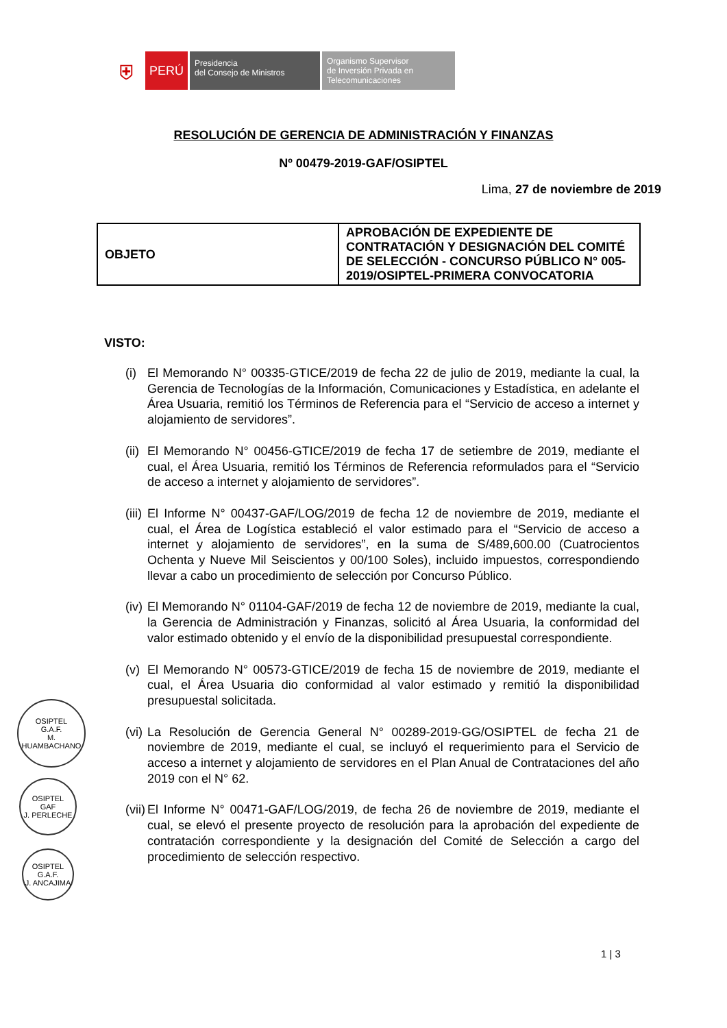⛨
PERÚ
Presidencia
del Consejo de Ministros
Organismo Supervisor
de Inversión Privada en
Telecomunicaciones
RESOLUCIÓN DE GERENCIA DE ADMINISTRACIÓN Y FINANZAS
Nº 00479-2019-GAF/OSIPTEL
Lima, 27 de noviembre de 2019
| OBJETO | APROBACIÓN DE EXPEDIENTE DE CONTRATACIÓN Y DESIGNACIÓN DEL COMITÉ DE SELECCIÓN - CONCURSO PÚBLICO N° 005-2019/OSIPTEL-PRIMERA CONVOCATORIA |
VISTO:
(i)
El Memorando N° 00335-GTICE/2019 de fecha 22 de julio de 2019, mediante la cual, la Gerencia de Tecnologías de la Información, Comunicaciones y Estadística, en adelante el Área Usuaria, remitió los Términos de Referencia para el “Servicio de acceso a internet y alojamiento de servidores”.
(ii)
El Memorando N° 00456-GTICE/2019 de fecha 17 de setiembre de 2019, mediante el cual, el Área Usuaria, remitió los Términos de Referencia reformulados para el “Servicio de acceso a internet y alojamiento de servidores”.
(iii)
El Informe N° 00437-GAF/LOG/2019 de fecha 12 de noviembre de 2019, mediante el cual, el Área de Logística estableció el valor estimado para el “Servicio de acceso a internet y alojamiento de servidores”, en la suma de S/489,600.00 (Cuatrocientos Ochenta y Nueve Mil Seiscientos y 00/100 Soles), incluido impuestos, correspondiendo llevar a cabo un procedimiento de selección por Concurso Público.
(iv)
El Memorando N° 01104-GAF/2019 de fecha 12 de noviembre de 2019, mediante la cual, la Gerencia de Administración y Finanzas, solicitó al Área Usuaria, la conformidad del valor estimado obtenido y el envío de la disponibilidad presupuestal correspondiente.
(v)
El Memorando N° 00573-GTICE/2019 de fecha 15 de noviembre de 2019, mediante el cual, el Área Usuaria dio conformidad al valor estimado y remitió la disponibilidad presupuestal solicitada.
(vi)
La Resolución de Gerencia General N° 00289-2019-GG/OSIPTEL de fecha 21 de noviembre de 2019, mediante el cual, se incluyó el requerimiento para el Servicio de acceso a internet y alojamiento de servidores en el Plan Anual de Contrataciones del año 2019 con el N° 62.
(vii)
El Informe N° 00471-GAF/LOG/2019, de fecha 26 de noviembre de 2019, mediante el cual, se elevó el presente proyecto de resolución para la aprobación del expediente de contratación correspondiente y la designación del Comité de Selección a cargo del procedimiento de selección respectivo.
OSIPTEL
G.A.F.
M. HUAMBACHANO
OSIPTEL
GAF
J. PERLECHE
OSIPTEL
G.A.F.
J. ANCAJIMA
1 | 3